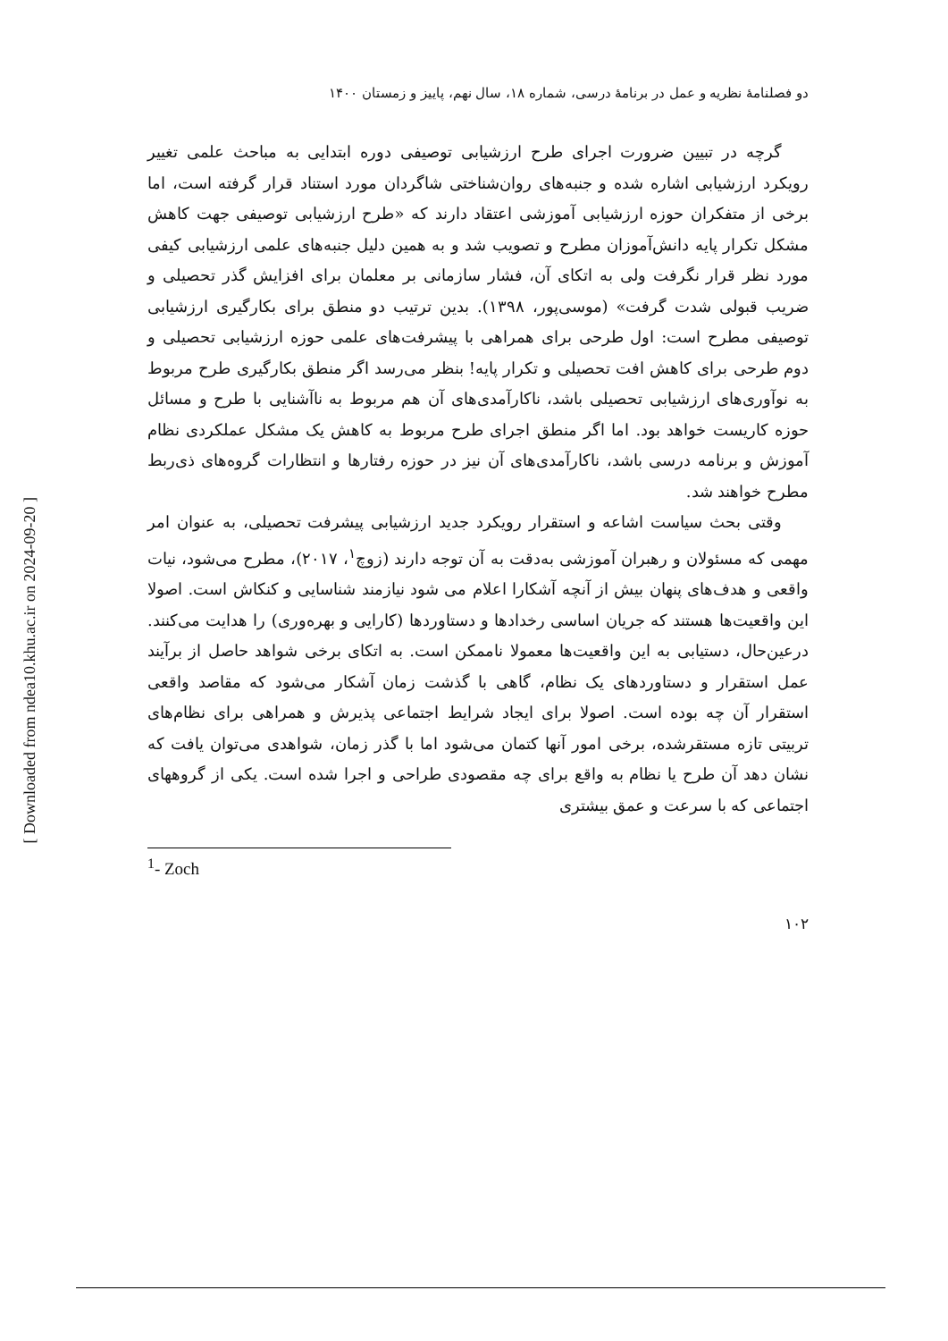[ Downloaded from ndea10.khu.ac.ir on 2024-09-20 ]
دو فصلنامۀ نظریه و عمل در برنامۀ درسی، شماره ۱۸، سال نهم، پاییز و زمستان ۱۴۰۰
گرچه در تبیین ضرورت اجرای طرح ارزشیابی توصیفی دوره ابتدایی به مباحث علمی تغییر رویکرد ارزشیابی اشاره شده و جنبه‌های روان‌شناختی شاگردان مورد استناد قرار گرفته است، اما برخی از متفکران حوزه ارزشیابی آموزشی اعتقاد دارند که «طرح ارزشیابی توصیفی جهت کاهش مشکل تکرار پایه دانش‌آموزان مطرح و تصویب شد و به همین دلیل جنبه‌های علمی ارزشیابی کیفی مورد نظر قرار نگرفت ولی به اتکای آن، فشار سازمانی بر معلمان برای افزایش گذر تحصیلی و ضریب قبولی شدت گرفت» (موسی‌پور، ۱۳۹۸). بدین ترتیب دو منطق برای بکارگیری ارزشیابی توصیفی مطرح است: اول طرحی برای همراهی با پیشرفت‌های علمی حوزه ارزشیابی تحصیلی و دوم طرحی برای کاهش افت تحصیلی و تکرار پایه! بنظر می‌رسد اگر منطق بکارگیری طرح مربوط به نوآوری‌های ارزشیابی تحصیلی باشد، ناکارآمدی‌های آن هم مربوط به ناآشنایی با طرح و مسائل حوزه کاریست خواهد بود. اما اگر منطق اجرای طرح مربوط به کاهش یک مشکل عملکردی نظام آموزش و برنامه درسی باشد، ناکارآمدی‌های آن نیز در حوزه رفتارها و انتظارات گروه‌های ذی‌ربط مطرح خواهند شد.
وقتی بحث سیاست اشاعه و استقرار رویکرد جدید ارزشیابی پیشرفت تحصیلی، به عنوان امر مهمی که مسئولان و رهبران آموزشی به‌دقت به آن توجه دارند (زوچ<sup>۱</sup>، ۲۰۱۷)، مطرح می‌شود، نیات واقعی و هدف‌های پنهان بیش از آنچه آشکارا اعلام می شود نیازمند شناسایی و کنکاش است. اصولا این واقعیت‌ها هستند که جریان اساسی رخدادها و دستاوردها (کارایی و بهره‌وری) را هدایت می‌کنند. درعین‌حال، دستیابی به این واقعیت‌ها معمولا ناممکن است. به اتکای برخی شواهد حاصل از برآیند عمل استقرار و دستاوردهای یک نظام، گاهی با گذشت زمان آشکار می‌شود که مقاصد واقعی استقرار آن چه بوده است. اصولا برای ایجاد شرایط اجتماعی پذیرش و همراهی برای نظام‌های تربیتی تازه مستقرشده، برخی امور آنها کتمان می‌شود اما با گذر زمان، شواهدی می‌توان یافت که نشان دهد آن طرح یا نظام به واقع برای چه مقصودی طراحی و اجرا شده است. یکی از گروههای اجتماعی که با سرعت و عمق بیشتری
<sup>1</sup>- Zoch
۱۰۲